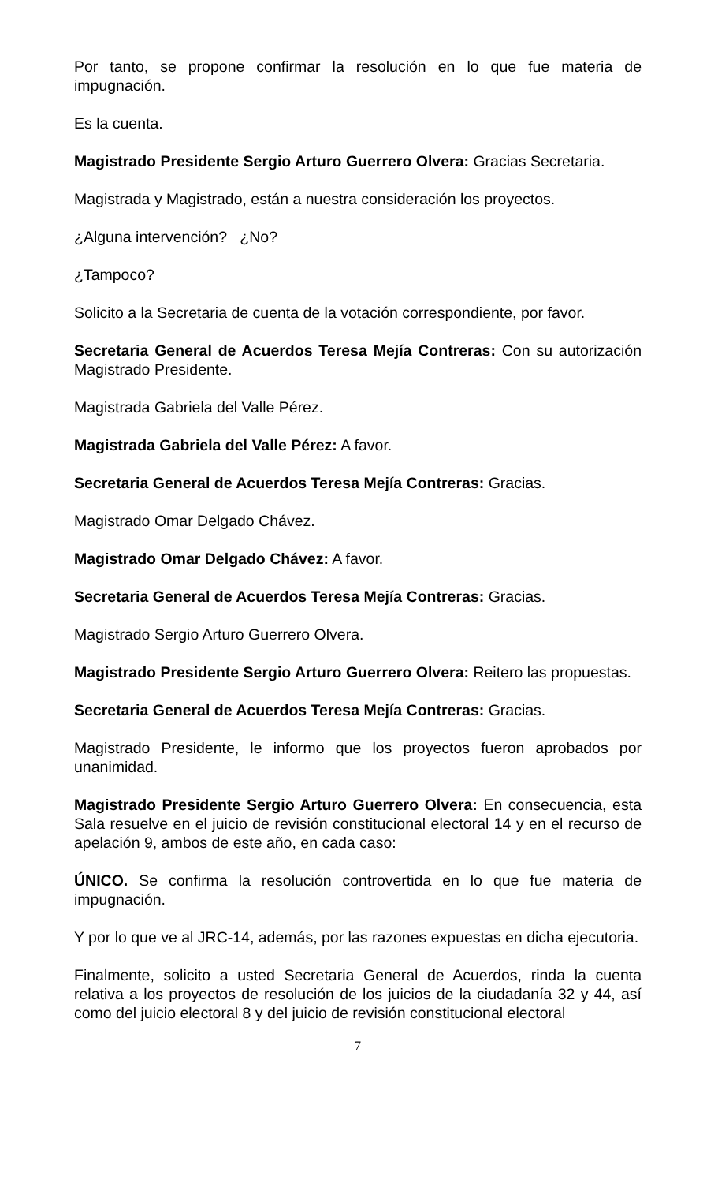Por tanto, se propone confirmar la resolución en lo que fue materia de impugnación.
Es la cuenta.
Magistrado Presidente Sergio Arturo Guerrero Olvera: Gracias Secretaria.
Magistrada y Magistrado, están a nuestra consideración los proyectos.
¿Alguna intervención? ¿No?
¿Tampoco?
Solicito a la Secretaria de cuenta de la votación correspondiente, por favor.
Secretaria General de Acuerdos Teresa Mejía Contreras: Con su autorización Magistrado Presidente.
Magistrada Gabriela del Valle Pérez.
Magistrada Gabriela del Valle Pérez: A favor.
Secretaria General de Acuerdos Teresa Mejía Contreras: Gracias.
Magistrado Omar Delgado Chávez.
Magistrado Omar Delgado Chávez: A favor.
Secretaria General de Acuerdos Teresa Mejía Contreras: Gracias.
Magistrado Sergio Arturo Guerrero Olvera.
Magistrado Presidente Sergio Arturo Guerrero Olvera: Reitero las propuestas.
Secretaria General de Acuerdos Teresa Mejía Contreras: Gracias.
Magistrado Presidente, le informo que los proyectos fueron aprobados por unanimidad.
Magistrado Presidente Sergio Arturo Guerrero Olvera: En consecuencia, esta Sala resuelve en el juicio de revisión constitucional electoral 14 y en el recurso de apelación 9, ambos de este año, en cada caso:
ÚNICO. Se confirma la resolución controvertida en lo que fue materia de impugnación.
Y por lo que ve al JRC-14, además, por las razones expuestas en dicha ejecutoria.
Finalmente, solicito a usted Secretaria General de Acuerdos, rinda la cuenta relativa a los proyectos de resolución de los juicios de la ciudadanía 32 y 44, así como del juicio electoral 8 y del juicio de revisión constitucional electoral
7